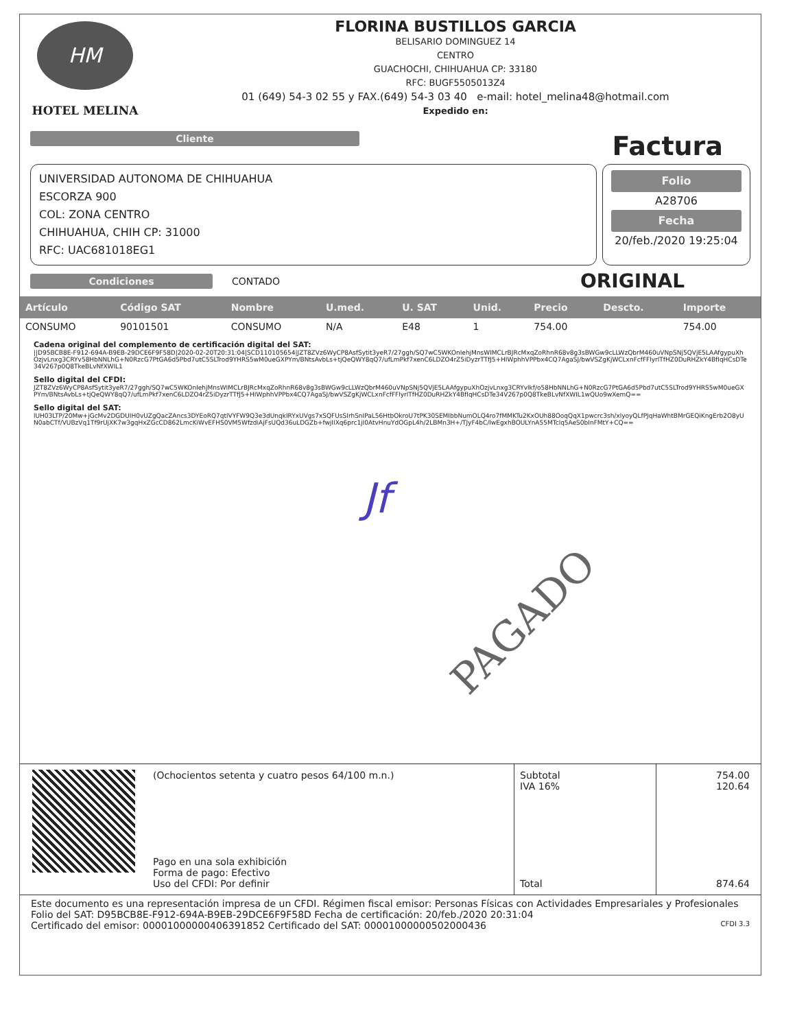HM
HOTEL MELINA
FLORINA BUSTILLOS GARCIA
BELISARIO DOMINGUEZ 14
CENTRO
GUACHOCHI, CHIHUAHUA CP: 33180
RFC: BUGF5505013Z4
01 (649) 54-3 02 55 y FAX.(649) 54-3 03 40 e-mail: hotel_melina48@hotmail.com
Expedido en:
Cliente
Factura
UNIVERSIDAD AUTONOMA DE CHIHUAHUA
ESCORZA 900
COL: ZONA CENTRO
CHIHUAHUA, CHIH CP: 31000
RFC: UAC681018EG1
Folio
A28706
Fecha
20/feb./2020 19:25:04
Condiciones
CONTADO
ORIGINAL
| Artículo | Código SAT | Nombre | U.med. | U. SAT | Unid. | Precio | Descto. | Importe |
| --- | --- | --- | --- | --- | --- | --- | --- | --- |
| CONSUMO | 90101501 | CONSUMO | N/A | E48 | 1 | 754.00 | | 754.00 |
Cadena original del complemento de certificación digital del SAT:
||D95BCB8E-F912-694A-B9EB-29DCE6F9F58D|2020-02-20T20:31:04|SCD110105654|JZT8ZVz6WyCP8AsfSytit3yeR7/27ggh/SQ7wC5WKOnIehjMnsWIMCLrBJRcMxqZoRhnR68v8g3sBWGw9cLLWzQbrM460uVNpSNj5QVjE5LAAfgypuXhOzjvLnxg3CRYv58HbNNLhG+N0RzcG7PtGA6d5Pbd7utC5SLTrod9YHRS5wM0ueGXPYm/BNtsAvbLs+tjQeQWY8qQ7/ufLmPkf7xenC6LDZO4rZ5iDyzrTTfJ5+HIWphhVPPbx4CQ7AgaSJ/bwVSZgKjWCLxnFcfFFlyrlTfHZ0DuRHZkY4BfIqHCsDTe34V267p0Q8TkeBLvNfXWIL1
Sello digital del CFDI:
JZT8ZVz6WyCP8AsfSytit3yeR7/27ggh/SQ7wC5WKOnIehjMnsWIMCLrBJRcMxqZoRhnR68v8g3sBWGw9cLLWzQbrM460uVNpSNj5QVjE5LAAfgypuXhOzjvLnxg3CRYvlkf/o58HbNNLhG+N0RzcG7PtGA6d5Pbd7utC5SLTrod9YHRS5wM0ueGXPYm/BNtsAvbLs+tjQeQWY8qQ7/ufLmPkf7xenC6LDZO4rZ5iDyzrTTfJ5+HIWphhVPPbx4CQ7AgaSJ/bwVSZgKjWCLxnFcfFFlyrlTfHZ0DuRHZkY4BfIqHCsDTe34V267p0Q8TkeBLvNfXWIL1wQUo9wXemQ==
Sello digital del SAT:
lUH03LTP/20Mw+jGcMv2DGDUIH0vUZgQacZAncs3DYEoRQ7qtlVYFW9Q3e3dUnqkIRYxUVgs7xSQFUsSIrhSnIPaL56HtbOkroU7tPK30SEMIbbNumOLQ4ro7fMMKTu2KxOUh88OoqQqX1pwcrc3sh/xlyoyQLfPJqHaWhtBMrGEQiKngErb2O8yUN0abCTf/VUBzVq1Tf9rUjXK7w3gqHxZGcCD862LmcKiWvEFHS0VM5WfzdiAjFsUQd36uLDGZb+fwjIIXq6prc1jI0AtvHnuYdOGpL4h/2LBMn3H+/TJyF4bC/lwEgxhBOULYnA55MTclq5AeS0bInFMtY+CQ==
Jf
PAGADO
(Ochocientos setenta y cuatro pesos 64/100 m.n.)
Pago en una sola exhibición
Forma de pago: Efectivo
Uso del CFDI: Por definir
Subtotal
IVA 16%
Total
754.00
120.64
874.64
Este documento es una representación impresa de un CFDI. Régimen fiscal emisor: Personas Físicas con Actividades Empresariales y Profesionales
Folio del SAT: D95BCB8E-F912-694A-B9EB-29DCE6F9F58D Fecha de certificación: 20/feb./2020 20:31:04
Certificado del emisor: 00001000000406391852 Certificado del SAT: 00001000000502000436 CFDI 3.3